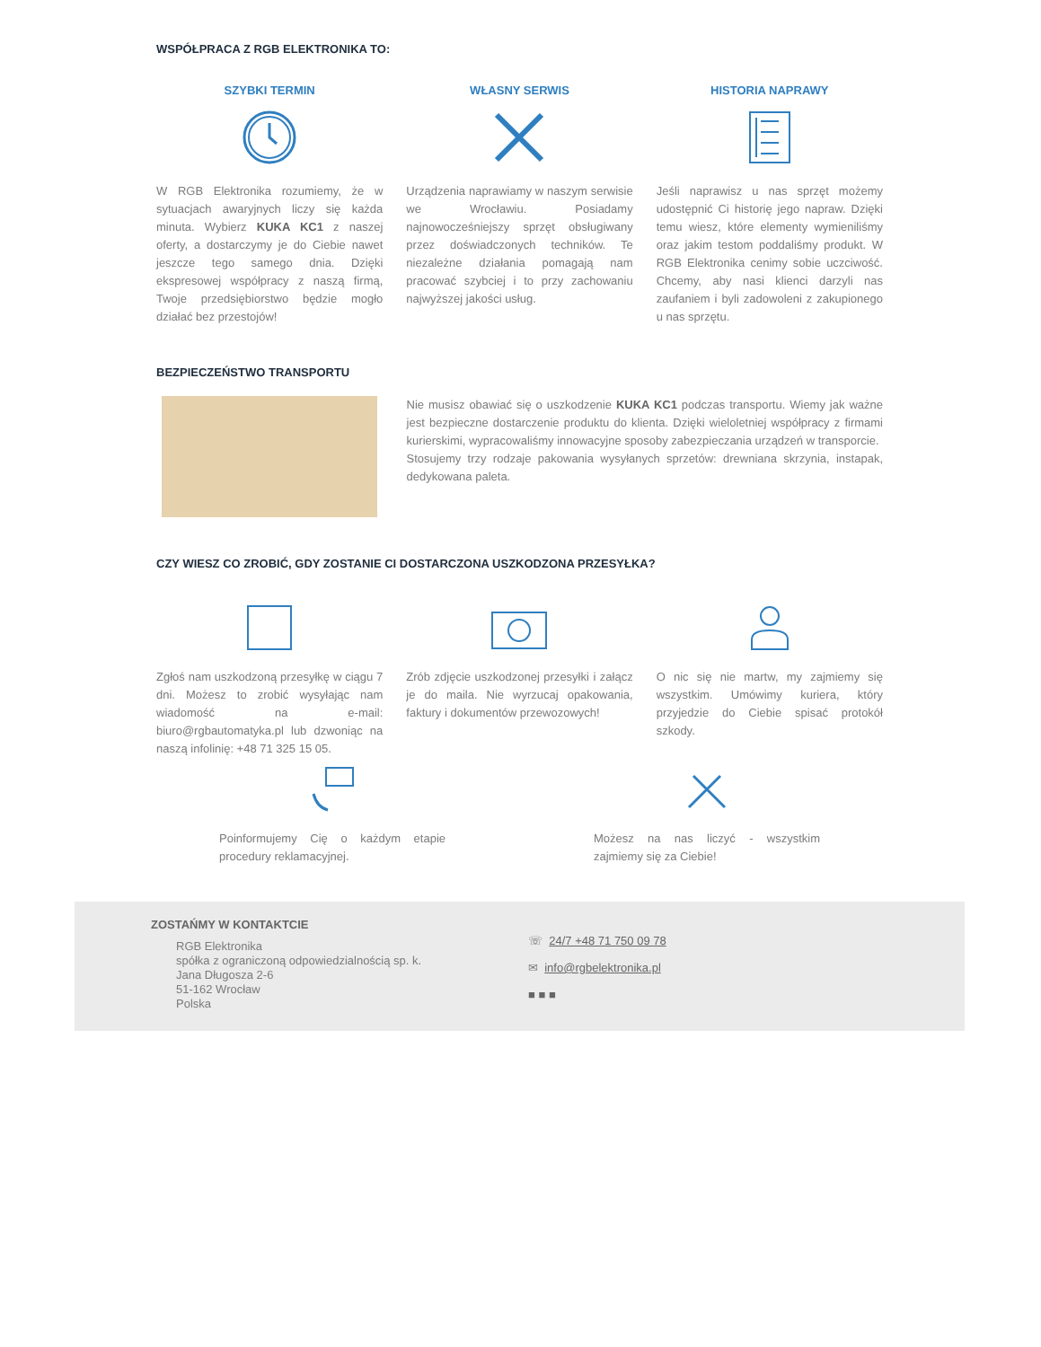WSPÓŁPRACA Z RGB ELEKTRONIKA TO:
SZYBKI TERMIN
W RGB Elektronika rozumiemy, że w sytuacjach awaryjnych liczy się każda minuta. Wybierz KUKA KC1 z naszej oferty, a dostarczymy je do Ciebie nawet jeszcze tego samego dnia. Dzięki ekspresowej współpracy z naszą firmą, Twoje przedsiębiorstwo będzie mogło działać bez przestojów!
WŁASNY SERWIS
Urządzenia naprawiamy w naszym serwisie we Wrocławiu. Posiadamy najnowocześniejszy sprzęt obsługiwany przez doświadczonych techników. Te niezależne działania pomagają nam pracować szybciej i to przy zachowaniu najwyższej jakości usług.
HISTORIA NAPRAWY
Jeśli naprawisz u nas sprzęt możemy udostępnić Ci historię jego napraw. Dzięki temu wiesz, które elementy wymieniliśmy oraz jakim testom poddaliśmy produkt. W RGB Elektronika cenimy sobie uczciwość. Chcemy, aby nasi klienci darzyli nas zaufaniem i byli zadowoleni z zakupionego u nas sprzętu.
BEZPIECZEŃSTWO TRANSPORTU
Nie musisz obawiać się o uszkodzenie KUKA KC1 podczas transportu. Wiemy jak ważne jest bezpieczne dostarczenie produktu do klienta. Dzięki wieloletniej współpracy z firmami kurierskimi, wypracowaliśmy innowacyjne sposoby zabezpieczania urządzeń w transporcie.
Stosujemy trzy rodzaje pakowania wysyłanych sprzetów: drewniana skrzynia, instapak, dedykowana paleta.
CZY WIESZ CO ZROBIĆ, GDY ZOSTANIE CI DOSTARCZONA USZKODZONA PRZESYŁKA?
Zgłoś nam uszkodzoną przesyłkę w ciągu 7 dni. Możesz to zrobić wysyłając nam wiadomość na e-mail: biuro@rgbautomatyka.pl lub dzwoniąc na naszą infolinię: +48 71 325 15 05.
Zrób zdjęcie uszkodzonej przesyłki i załącz je do maila. Nie wyrzucaj opakowania, faktury i dokumentów przewozowych!
O nic się nie martw, my zajmiemy się wszystkim. Umówimy kuriera, który przyjedzie do Ciebie spisać protokół szkody.
Poinformujemy Cię o każdym etapie procedury reklamacyjnej.
Możesz na nas liczyć - wszystkim zajmiemy się za Ciebie!
ZOSTAŃMY W KONTAKTCIE
RGB Elektronika
spółka z ograniczoną odpowiedzialnością sp. k.
Jana Długosza 2-6
51-162 Wrocław
Polska
☏ 24/7 +48 71 750 09 78
✉ info@rgbelektronika.pl
■ ■ ■